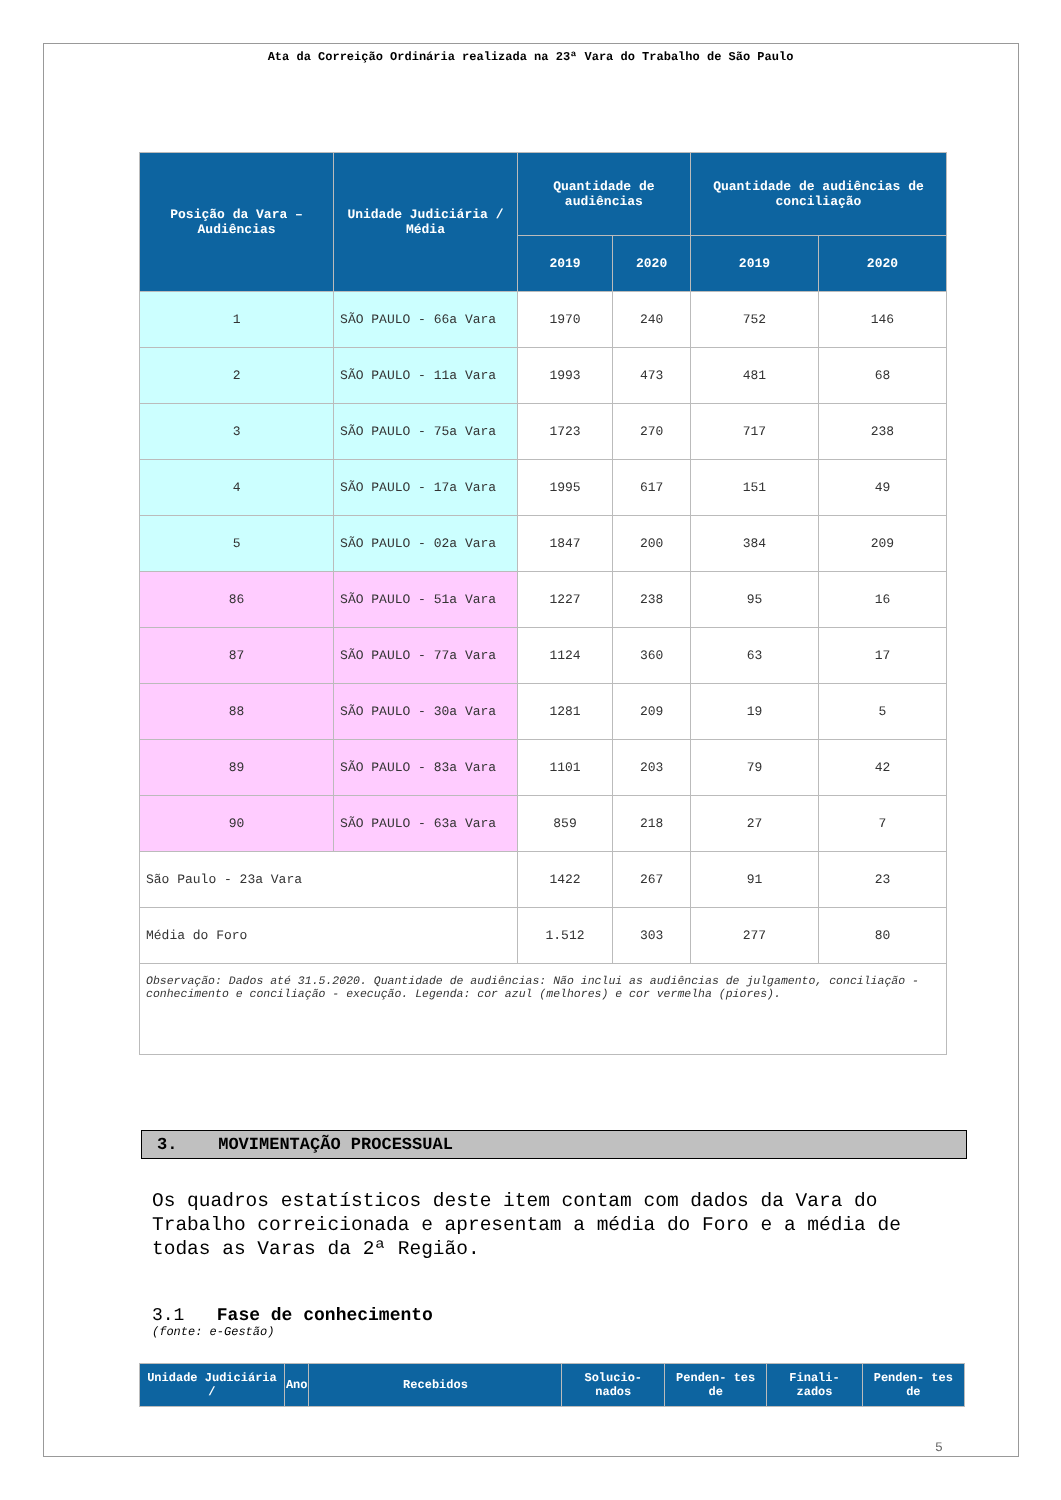Ata da Correição Ordinária realizada na 23ª Vara do Trabalho de São Paulo
| Posição da Vara – Audiências | Unidade Judiciária / Média | Quantidade de audiências | | Quantidade de audiências de conciliação | |
| --- | --- | --- | --- | --- | --- |
| | | 2019 | 2020 | 2019 | 2020 |
| 1 | SÃO PAULO - 66a Vara | 1970 | 240 | 752 | 146 |
| 2 | SÃO PAULO - 11a Vara | 1993 | 473 | 481 | 68 |
| 3 | SÃO PAULO - 75a Vara | 1723 | 270 | 717 | 238 |
| 4 | SÃO PAULO - 17a Vara | 1995 | 617 | 151 | 49 |
| 5 | SÃO PAULO - 02a Vara | 1847 | 200 | 384 | 209 |
| 86 | SÃO PAULO - 51a Vara | 1227 | 238 | 95 | 16 |
| 87 | SÃO PAULO - 77a Vara | 1124 | 360 | 63 | 17 |
| 88 | SÃO PAULO - 30a Vara | 1281 | 209 | 19 | 5 |
| 89 | SÃO PAULO - 83a Vara | 1101 | 203 | 79 | 42 |
| 90 | SÃO PAULO - 63a Vara | 859 | 218 | 27 | 7 |
| São Paulo - 23a Vara | | 1422 | 267 | 91 | 23 |
| Média do Foro | | 1.512 | 303 | 277 | 80 |
| Observação: Dados até 31.5.2020. Quantidade de audiências: Não inclui as audiências de julgamento, conciliação - conhecimento e conciliação - execução. Legenda: cor azul (melhores) e cor vermelha (piores). | | | | | |
3. MOVIMENTAÇÃO PROCESSUAL
Os quadros estatísticos deste item contam com dados da Vara do Trabalho correicionada e apresentam a média do Foro e a média de todas as Varas da 2ª Região.
3.1 Fase de conhecimento
(fonte: e-Gestão)
| Unidade Judiciária / | Ano | Recebidos | Solucio- nados | Penden- tes de | Finali- zados | Penden- tes de |
| --- | --- | --- | --- | --- | --- | --- |
5